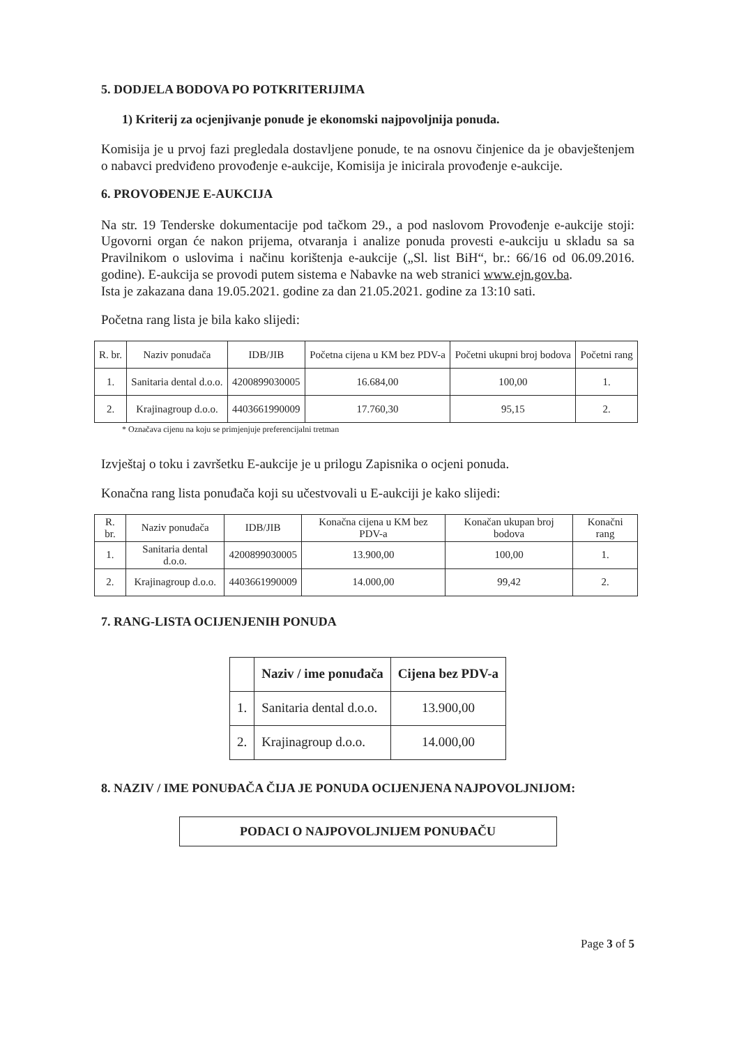5. DODJELA BODOVA PO POTKRITERIJIMA
1) Kriterij za ocjenjivanje ponude je ekonomski najpovoljnija ponuda.
Komisija je u prvoj fazi pregledala dostavljene ponude, te na osnovu činjenice da je obavještenjem o nabavci predviđeno provođenje e-aukcije, Komisija je inicirala provođenje e-aukcije.
6. PROVOĐENJE E-AUKCIJA
Na str. 19 Tenderske dokumentacije pod tačkom 29., a pod naslovom Provođenje e-aukcije stoji: Ugovorni organ će nakon prijema, otvaranja i analize ponuda provesti e-aukciju u skladu sa sa Pravilnikom o uslovima i načinu korištenja e-aukcije („Sl. list BiH“, br.: 66/16 od 06.09.2016. godine). E-aukcija se provodi putem sistema e Nabavke na web stranici www.ejn.gov.ba.
Ista je zakazana dana 19.05.2021. godine za dan 21.05.2021. godine za 13:10 sati.
Početna rang lista je bila kako slijedi:
| R. br. | Naziv ponuđača | IDB/JIB | Početna cijena u KM bez PDV-a | Početni ukupni broj bodova | Početni rang |
| --- | --- | --- | --- | --- | --- |
| 1. | Sanitaria dental d.o.o. | 4200899030005 | 16.684,00 | 100,00 | 1. |
| 2. | Krajinagroup d.o.o. | 4403661990009 | 17.760,30 | 95,15 | 2. |
* Označava cijenu na koju se primjenjuje preferencijalni tretman
Izvještaj o toku i završetku E-aukcije je u prilogu Zapisnika o ocjeni ponuda.
Konačna rang lista ponuđača koji su učestvovali u E-aukciji je kako slijedi:
| R. br. | Naziv ponuđača | IDB/JIB | Konačna cijena u KM bez PDV-a | Konačan ukupan broj bodova | Konačni rang |
| --- | --- | --- | --- | --- | --- |
| 1. | Sanitaria dental d.o.o. | 4200899030005 | 13.900,00 | 100,00 | 1. |
| 2. | Krajinagroup d.o.o. | 4403661990009 | 14.000,00 | 99,42 | 2. |
7. RANG-LISTA OCIJENJENIH PONUDA
| | Naziv / ime ponuđača | Cijena bez PDV-a |
| --- | --- | --- |
| 1. | Sanitaria dental d.o.o. | 13.900,00 |
| 2. | Krajinagroup d.o.o. | 14.000,00 |
8. NAZIV / IME PONUĐAČA ČIJA JE PONUDA OCIJENJENA NAJPOVOLJNIJOM:
PODACI O NAJPOVOLJNIJEM PONUĐAČU
Page 3 of 5